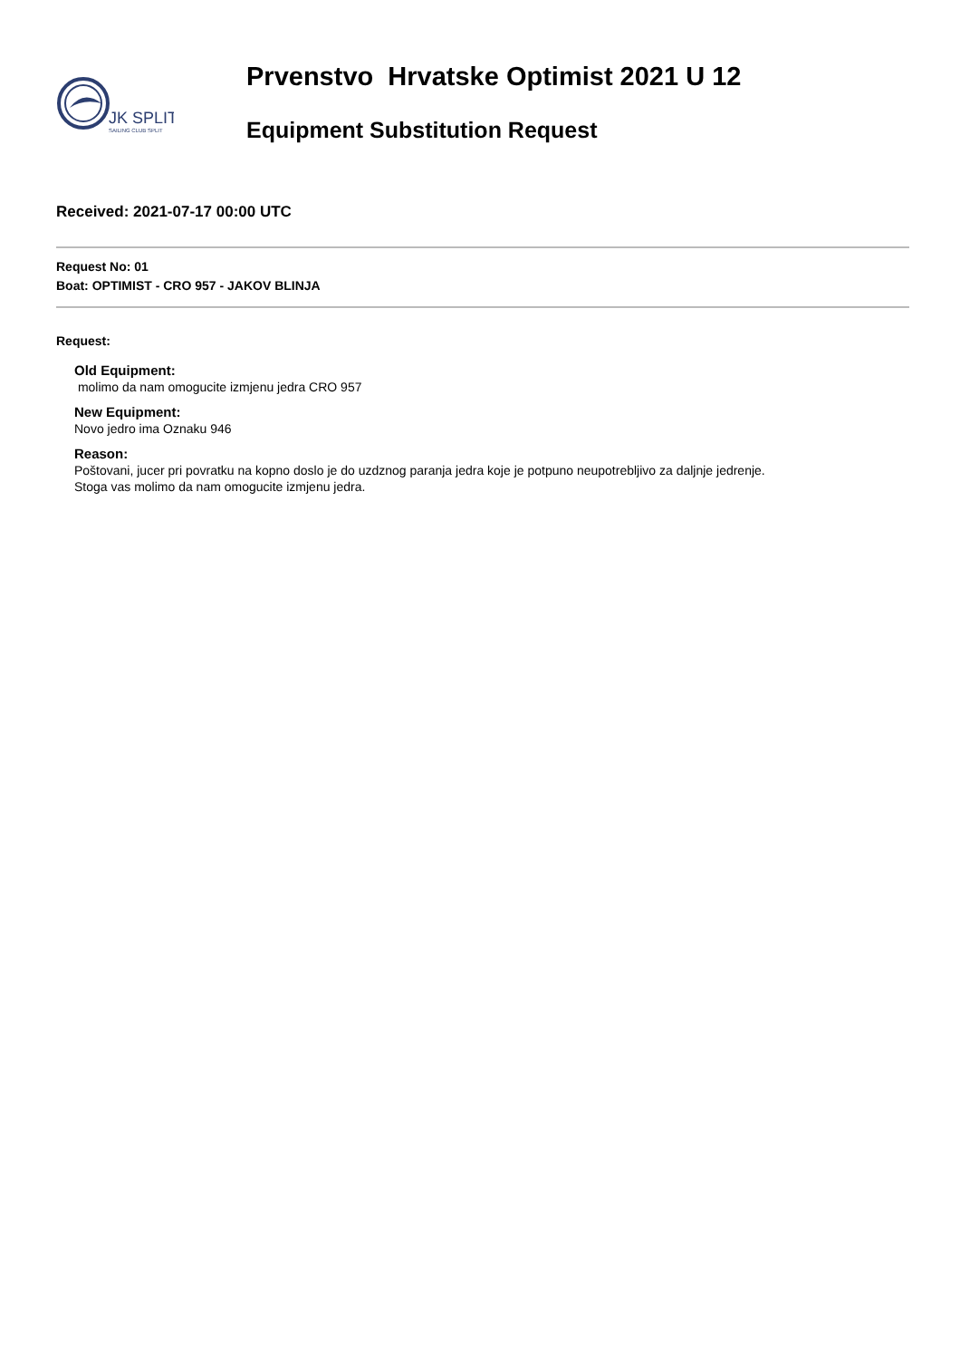JK SPLIT
SAILING CLUB SPLIT
Prvenstvo Hrvatske Optimist 2021 U 12
Equipment Substitution Request
Received: 2021-07-17 00:00 UTC
Request No: 01
Boat: OPTIMIST - CRO 957 - JAKOV BLINJA
Request:
Old Equipment:
molimo da nam omogucite izmjenu jedra CRO 957
New Equipment:
Novo jedro ima Oznaku 946
Reason:
Poštovani, jucer pri povratku na kopno doslo je do uzdznog paranja jedra koje je potpuno neupotrebljivo za daljnje jedrenje.
Stoga vas molimo da nam omogucite izmjenu jedra.